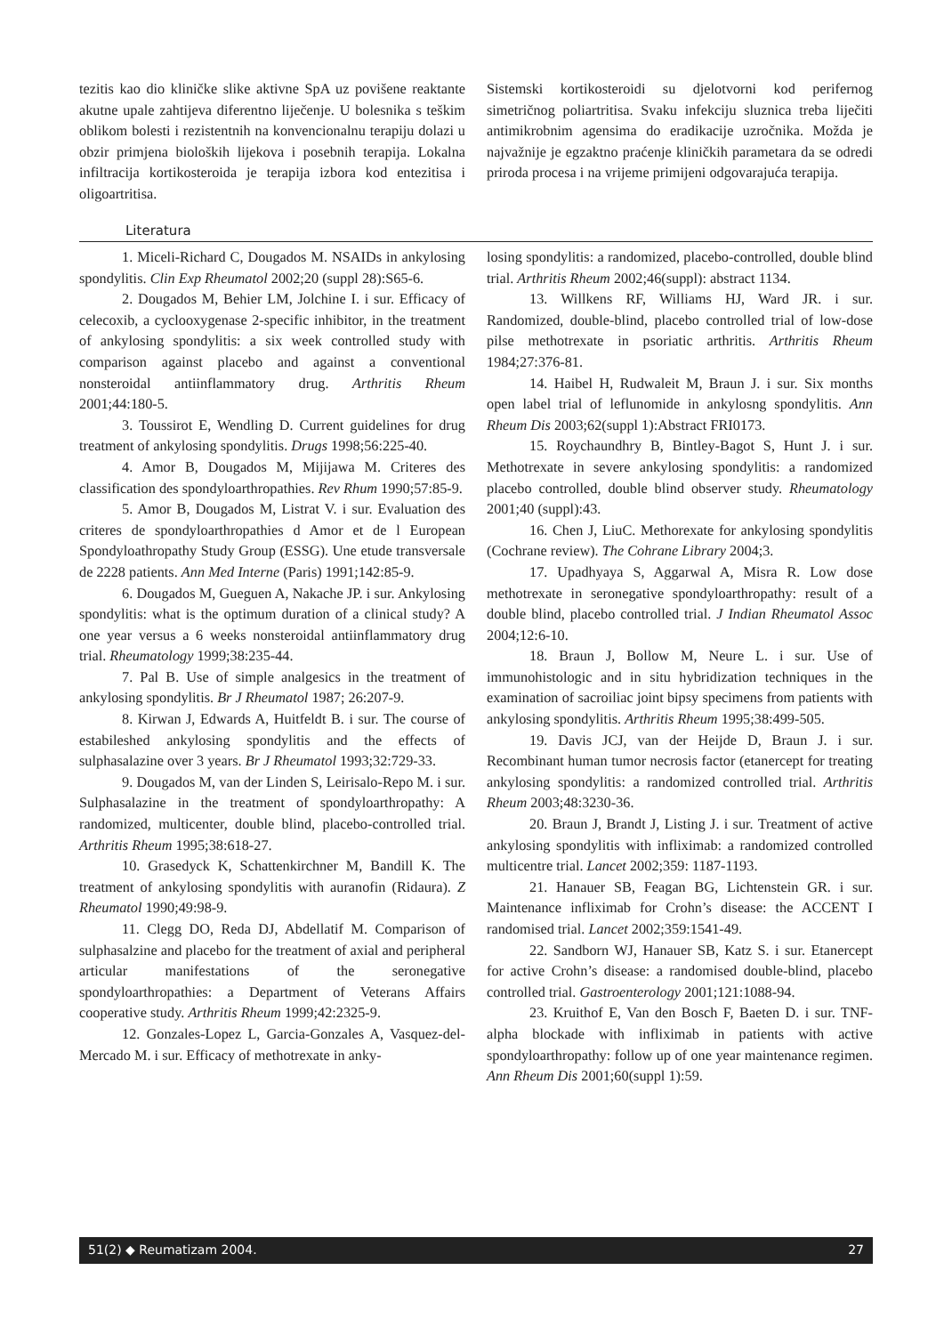tezitis kao dio kliničke slike aktivne SpA uz povišene reaktante akutne upale zahtijeva diferentno liječenje. U bolesnika s teškim oblikom bolesti i rezistentnih na konvencionalnu terapiju dolazi u obzir primjena bioloških lijekova i posebnih terapija. Lokalna infiltracija kortikosteroida je terapija izbora kod entezitisa i oligoartritisa.
Sistemski kortikosteroidi su djelotvorni kod perifernog simetričnog poliartritisa. Svaku infekciju sluznica treba liječiti antimikrobnim agensima do eradikacije uzročnika. Možda je najvažnije je egzaktno praćenje kliničkih parametara da se odredi priroda procesa i na vrijeme primijeni odgovarajuća terapija.
Literatura
1. Miceli-Richard C, Dougados M. NSAIDs in ankylosing spondylitis. Clin Exp Rheumatol 2002;20 (suppl 28):S65-6.
2. Dougados M, Behier LM, Jolchine I. i sur. Efficacy of celecoxib, a cyclooxygenase 2-specific inhibitor, in the treatment of ankylosing spondylitis: a six week controlled study with comparison against placebo and against a conventional nonsteroidal antiinflammatory drug. Arthritis Rheum 2001;44:180-5.
3. Toussirot E, Wendling D. Current guidelines for drug treatment of ankylosing spondylitis. Drugs 1998;56:225-40.
4. Amor B, Dougados M, Mijijawa M. Criteres des classification des spondyloarthropathies. Rev Rhum 1990;57:85-9.
5. Amor B, Dougados M, Listrat V. i sur. Evaluation des criteres de spondyloarthropathies d Amor et de l European Spondyloathropathy Study Group (ESSG). Une etude transversale de 2228 patients. Ann Med Interne (Paris) 1991;142:85-9.
6. Dougados M, Gueguen A, Nakache JP. i sur. Ankylosing spondylitis: what is the optimum duration of a clinical study? A one year versus a 6 weeks nonsteroidal antiinflammatory drug trial. Rheumatology 1999;38:235-44.
7. Pal B. Use of simple analgesics in the treatment of ankylosing spondylitis. Br J Rheumatol 1987; 26:207-9.
8. Kirwan J, Edwards A, Huitfeldt B. i sur. The course of estabileshed ankylosing spondylitis and the effects of sulphasalazine over 3 years. Br J Rheumatol 1993;32:729-33.
9. Dougados M, van der Linden S, Leirisalo-Repo M. i sur. Sulphasalazine in the treatment of spondyloarthropathy: A randomized, multicenter, double blind, placebo-controlled trial. Arthritis Rheum 1995;38:618-27.
10. Grasedyck K, Schattenkirchner M, Bandill K. The treatment of ankylosing spondylitis with auranofin (Ridaura). Z Rheumatol 1990;49:98-9.
11. Clegg DO, Reda DJ, Abdellatif M. Comparison of sulphasalzine and placebo for the treatment of axial and peripheral articular manifestations of the seronegative spondyloarthropathies: a Department of Veterans Affairs cooperative study. Arthritis Rheum 1999;42:2325-9.
12. Gonzales-Lopez L, Garcia-Gonzales A, Vasquez-del-Mercado M. i sur. Efficacy of methotrexate in anky-
losing spondylitis: a randomized, placebo-controlled, double blind trial. Arthritis Rheum 2002;46(suppl): abstract 1134.
13. Willkens RF, Williams HJ, Ward JR. i sur. Randomized, double-blind, placebo controlled trial of low-dose pilse methotrexate in psoriatic arthritis. Arthritis Rheum 1984;27:376-81.
14. Haibel H, Rudwaleit M, Braun J. i sur. Six months open label trial of leflunomide in ankylosng spondylitis. Ann Rheum Dis 2003;62(suppl 1):Abstract FRI0173.
15. Roychaundhry B, Bintley-Bagot S, Hunt J. i sur. Methotrexate in severe ankylosing spondylitis: a randomized placebo controlled, double blind observer study. Rheumatology 2001;40 (suppl):43.
16. Chen J, LiuC. Methorexate for ankylosing spondylitis (Cochrane review). The Cohrane Library 2004;3.
17. Upadhyaya S, Aggarwal A, Misra R. Low dose methotrexate in seronegative spondyloarthropathy: result of a double blind, placebo controlled trial. J Indian Rheumatol Assoc 2004;12:6-10.
18. Braun J, Bollow M, Neure L. i sur. Use of immunohistologic and in situ hybridization techniques in the examination of sacroiliac joint bipsy specimens from patients with ankylosing spondylitis. Arthritis Rheum 1995;38:499-505.
19. Davis JCJ, van der Heijde D, Braun J. i sur. Recombinant human tumor necrosis factor (etanercept for treating ankylosing spondylitis: a randomized controlled trial. Arthritis Rheum 2003;48:3230-36.
20. Braun J, Brandt J, Listing J. i sur. Treatment of active ankylosing spondylitis with infliximab: a randomized controlled multicentre trial. Lancet 2002;359: 1187-1193.
21. Hanauer SB, Feagan BG, Lichtenstein GR. i sur. Maintenance infliximab for Crohn’s disease: the ACCENT I randomised trial. Lancet 2002;359:1541-49.
22. Sandborn WJ, Hanauer SB, Katz S. i sur. Etanercept for active Crohn’s disease: a randomised double-blind, placebo controlled trial. Gastroenterology 2001;121:1088-94.
23. Kruithof E, Van den Bosch F, Baeten D. i sur. TNF-alpha blockade with infliximab in patients with active spondyloarthropathy: follow up of one year maintenance regimen. Ann Rheum Dis 2001;60(suppl 1):59.
51(2) ◆ Reumatizam 2004. 27